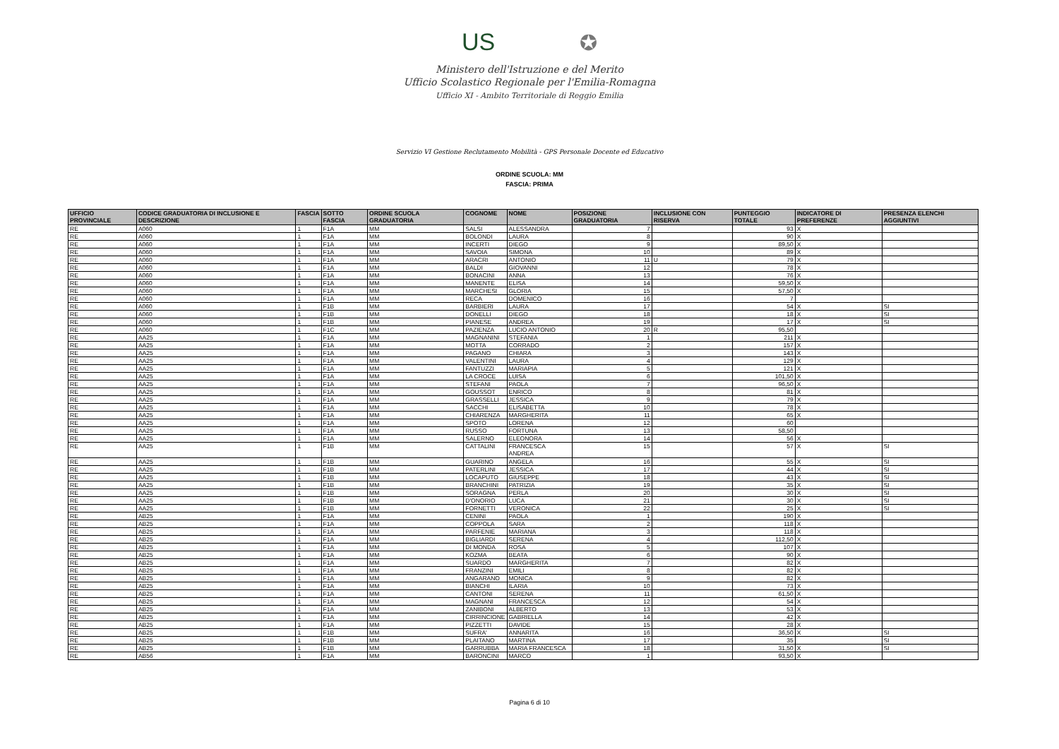US ✪
Ministero dell'Istruzione e del Merito
Ufficio Scolastico Regionale per l'Emilia-Romagna
Ufficio XI - Ambito Territoriale di Reggio Emilia
Servizio VI Gestione Reclutamento Mobilità - GPS Personale Docente ed Educativo
ORDINE SCUOLA: MM
FASCIA: PRIMA
| UFFICIO PROVINCIALE | CODICE GRADUATORIA DI INCLUSIONE E DESCRIZIONE | FASCIA | SOTTO FASCIA | ORDINE SCUOLA GRADUATORIA | COGNOME | NOME | POSIZIONE GRADUATORIA | INCLUSIONE CON RISERVA | PUNTEGGIO TOTALE | INDICATORE DI PREFERENZE | PRESENZA ELENCHI AGGIUNTIVI |
| --- | --- | --- | --- | --- | --- | --- | --- | --- | --- | --- | --- |
| RE | A060 | 1 | F1A | MM | SALSI | ALESSANDRA | 7 | | 93 | X | |
| RE | A060 | 1 | F1A | MM | BOLONDI | LAURA | 8 | | 90 | X | |
| RE | A060 | 1 | F1A | MM | INCERTI | DIEGO | 9 | | 89,50 | X | |
| RE | A060 | 1 | F1A | MM | SAVOIA | SIMONA | 10 | | 89 | X | |
| RE | A060 | 1 | F1A | MM | ARACRI | ANTONIO | 11 | U | 79 | X | |
| RE | A060 | 1 | F1A | MM | BALDI | GIOVANNI | 12 | | 78 | X | |
| RE | A060 | 1 | F1A | MM | BONACINI | ANNA | 13 | | 76 | X | |
| RE | A060 | 1 | F1A | MM | MANENTE | ELISA | 14 | | 59,50 | X | |
| RE | A060 | 1 | F1A | MM | MARCHESI | GLORIA | 15 | | 57,50 | X | |
| RE | A060 | 1 | F1A | MM | RECA | DOMENICO | 16 | | 7 | | |
| RE | A060 | 1 | F1B | MM | BARBIERI | LAURA | 17 | | 54 | X | SI |
| RE | A060 | 1 | F1B | MM | DONELLI | DIEGO | 18 | | 18 | X | SI |
| RE | A060 | 1 | F1B | MM | PIANESE | ANDREA | 19 | | 17 | X | SI |
| RE | A060 | 1 | F1C | MM | PAZIENZA | LUCIO ANTONIO | 20 | R | 95,50 | | |
| RE | AA25 | 1 | F1A | MM | MAGNANINI | STEFANIA | 1 | | 211 | X | |
| RE | AA25 | 1 | F1A | MM | MOTTA | CORRADO | 2 | | 157 | X | |
| RE | AA25 | 1 | F1A | MM | PAGANO | CHIARA | 3 | | 143 | X | |
| RE | AA25 | 1 | F1A | MM | VALENTINI | LAURA | 4 | | 129 | X | |
| RE | AA25 | 1 | F1A | MM | FANTUZZI | MARIAPIA | 5 | | 121 | X | |
| RE | AA25 | 1 | F1A | MM | LA CROCE | LUISA | 6 | | 101,50 | X | |
| RE | AA25 | 1 | F1A | MM | STEFANI | PAOLA | 7 | | 96,50 | X | |
| RE | AA25 | 1 | F1A | MM | GOUSSOT | ENRICO | 8 | | 81 | X | |
| RE | AA25 | 1 | F1A | MM | GRASSELLI | JESSICA | 9 | | 79 | X | |
| RE | AA25 | 1 | F1A | MM | SACCHI | ELISABETTA | 10 | | 78 | X | |
| RE | AA25 | 1 | F1A | MM | CHIARENZA | MARGHERITA | 11 | | 65 | X | |
| RE | AA25 | 1 | F1A | MM | SPOTO | LORENA | 12 | | 60 | | |
| RE | AA25 | 1 | F1A | MM | RUSSO | FORTUNA | 13 | | 58,50 | | |
| RE | AA25 | 1 | F1A | MM | SALERNO | ELEONORA | 14 | | 56 | X | |
| RE | AA25 | 1 | F1B | MM | CATTALINI | FRANCESCA ANDREA | 15 | | 57 | X | SI |
| RE | AA25 | 1 | F1B | MM | GUARINO | ANGELA | 16 | | 55 | X | SI |
| RE | AA25 | 1 | F1B | MM | PATERLINI | JESSICA | 17 | | 44 | X | SI |
| RE | AA25 | 1 | F1B | MM | LOCAPUTO | GIUSEPPE | 18 | | 43 | X | SI |
| RE | AA25 | 1 | F1B | MM | BRANCHINI | PATRIZIA | 19 | | 35 | X | SI |
| RE | AA25 | 1 | F1B | MM | SORAGNA | PERLA | 20 | | 30 | X | SI |
| RE | AA25 | 1 | F1B | MM | D'ONORIO | LUCA | 21 | | 30 | X | SI |
| RE | AA25 | 1 | F1B | MM | FORNETTI | VERONICA | 22 | | 25 | X | SI |
| RE | AB25 | 1 | F1A | MM | CENINI | PAOLA | 1 | | 190 | X | |
| RE | AB25 | 1 | F1A | MM | COPPOLA | SARA | 2 | | 118 | X | |
| RE | AB25 | 1 | F1A | MM | PARFENIE | MARIANA | 3 | | 118 | X | |
| RE | AB25 | 1 | F1A | MM | BIGLIARDI | SERENA | 4 | | 112,50 | X | |
| RE | AB25 | 1 | F1A | MM | DI MONDA | ROSA | 5 | | 107 | X | |
| RE | AB25 | 1 | F1A | MM | KOZMA | BEATA | 6 | | 90 | X | |
| RE | AB25 | 1 | F1A | MM | SUARDO | MARGHERITA | 7 | | 82 | X | |
| RE | AB25 | 1 | F1A | MM | FRANZINI | EMILI | 8 | | 82 | X | |
| RE | AB25 | 1 | F1A | MM | ANGARANO | MONICA | 9 | | 82 | X | |
| RE | AB25 | 1 | F1A | MM | BIANCHI | ILARIA | 10 | | 73 | X | |
| RE | AB25 | 1 | F1A | MM | CANTONI | SERENA | 11 | | 61,50 | X | |
| RE | AB25 | 1 | F1A | MM | MAGNANI | FRANCESCA | 12 | | 54 | X | |
| RE | AB25 | 1 | F1A | MM | ZANIBONI | ALBERTO | 13 | | 53 | X | |
| RE | AB25 | 1 | F1A | MM | CIRRINCIONE | GABRIELLA | 14 | | 42 | X | |
| RE | AB25 | 1 | F1A | MM | PIZZETTI | DAVIDE | 15 | | 28 | X | |
| RE | AB25 | 1 | F1B | MM | SUFRA' | ANNARITA | 16 | | 36,50 | X | SI |
| RE | AB25 | 1 | F1B | MM | PLAITANO | MARTINA | 17 | | 35 | | SI |
| RE | AB25 | 1 | F1B | MM | GARRUBBA | MARIA FRANCESCA | 18 | | 31,50 | X | SI |
| RE | AB56 | 1 | F1A | MM | BARONCINI | MARCO | 1 | | 93,50 | X | |
Pagina 6 di 10